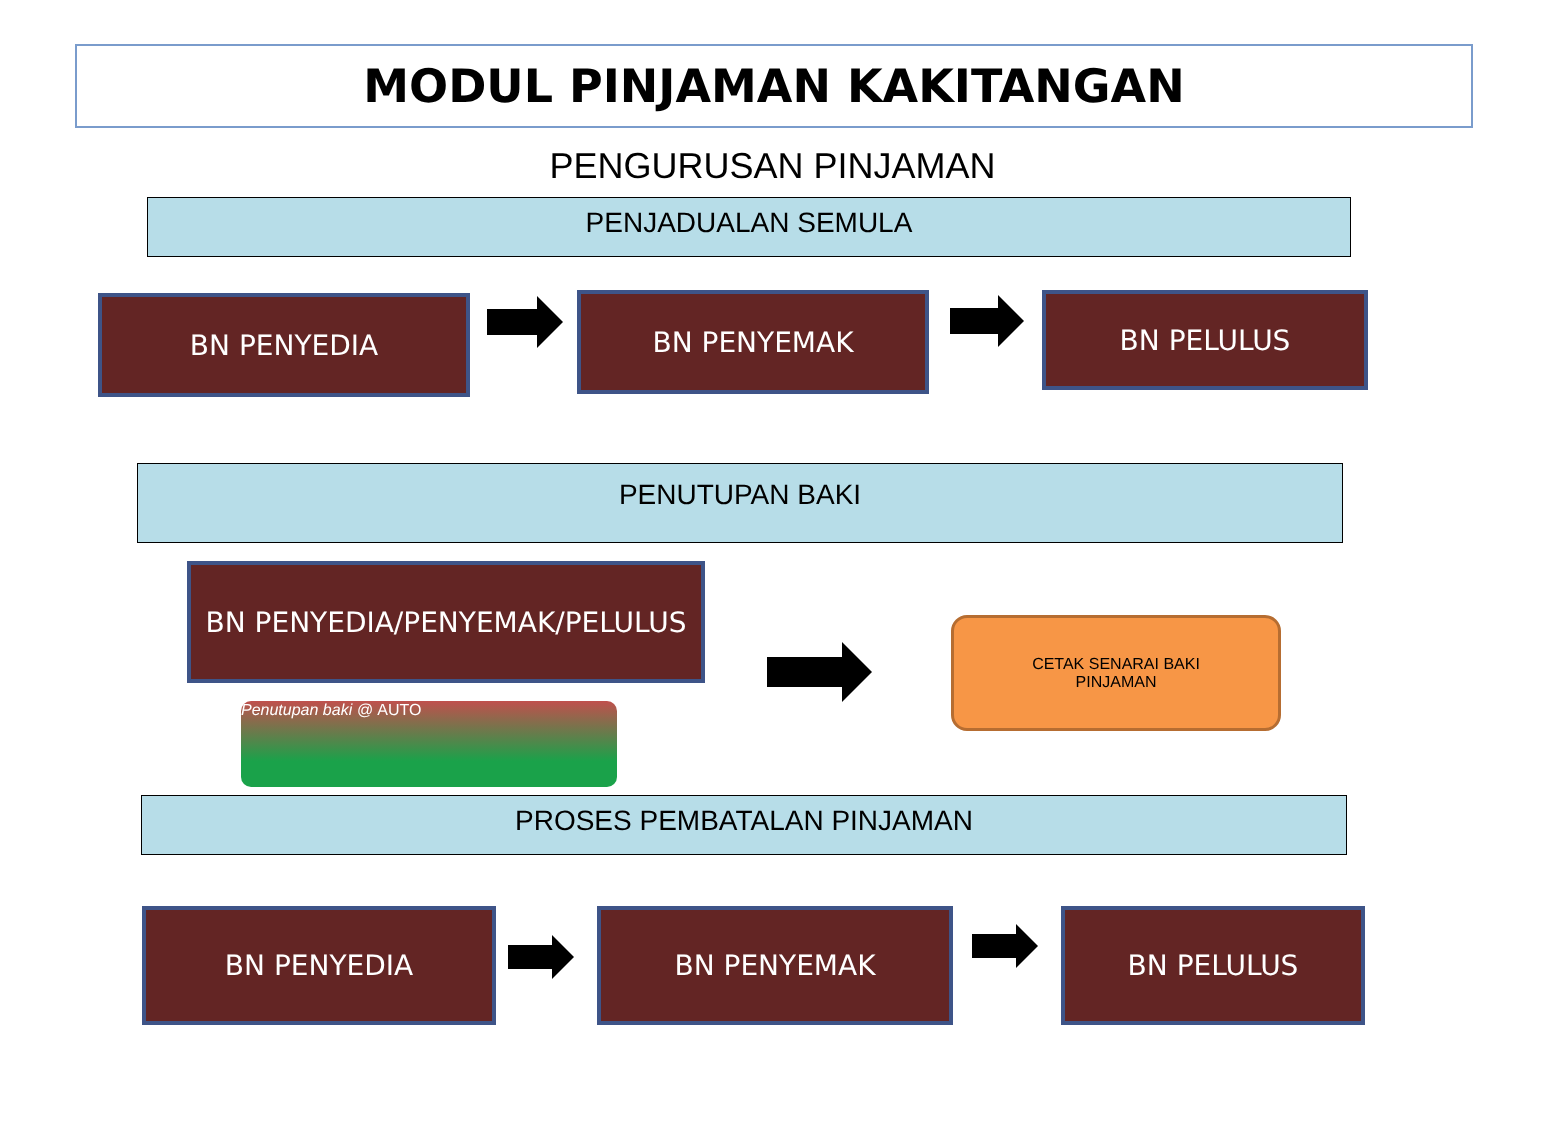MODUL PINJAMAN KAKITANGAN
PENGURUSAN PINJAMAN
PENJADUALAN SEMULA
BN PENYEDIA BN PENYEMAK BN PELULUS
PENUTUPAN BAKI
BN PENYEDIA/PENYEMAK/PELULUS
CETAK SENARAI BAKI
PINJAMAN
Penutupan baki @ AUTO
PROSES PEMBATALAN PINJAMAN
BN PENYEDIA BN PENYEMAK BN PELULUS